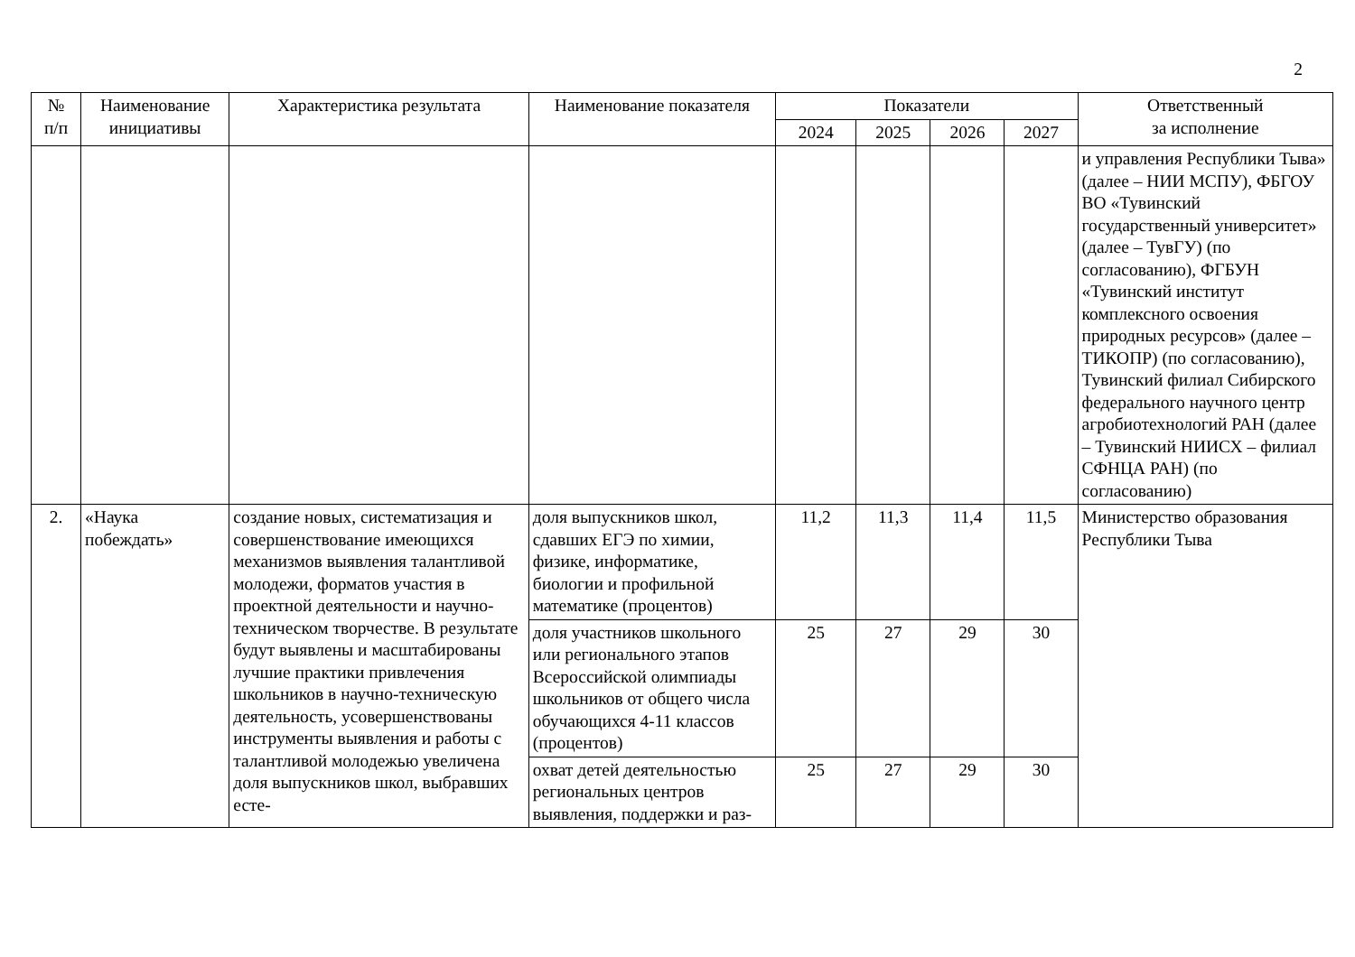2
| № п/п | Наименование инициативы | Характеристика результата | Наименование показателя | Показатели | | | | Ответственный за исполнение |
| --- | --- | --- | --- | --- | --- | --- | --- | --- |
| | | | | 2024 | 2025 | 2026 | 2027 | |
| | | | | | | | | и управления Республики Тыва» (далее – НИИ МСПУ), ФБГОУ ВО «Тувинский государственный университет» (далее – ТувГУ) (по согласованию), ФГБУН «Тувинский институт комплексного освоения природных ресурсов» (далее – ТИКОПР) (по согласованию), Тувинский филиал Сибирского федерального научного центр агробиотехнологий РАН (далее – Тувинский НИИСХ – филиал СФНЦА РАН) (по согласованию) |
| 2. | «Наука побеждать» | создание новых, систематизация и совершенствование имеющихся механизмов выявления талантливой молодежи, форматов участия в проектной деятельности и научно-техническом творчестве. В результате будут выявлены и масштабированы лучшие практики привлечения школьников в научно-техническую деятельность, усовершенствованы инструменты выявления и работы с талантливой молодежью увеличена доля выпускников школ, выбравших есте- | доля выпускников школ, сдавших ЕГЭ по химии, физике, информатике, биологии и профильной математике (процентов) | 11,2 | 11,3 | 11,4 | 11,5 | Министерство образования Республики Тыва |
| | | | доля участников школьного или регионального этапов Всероссийской олимпиады школьников от общего числа обучающихся 4-11 классов (процентов) | 25 | 27 | 29 | 30 | |
| | | | охват детей деятельностью региональных центров выявления, поддержки и раз- | 25 | 27 | 29 | 30 | |